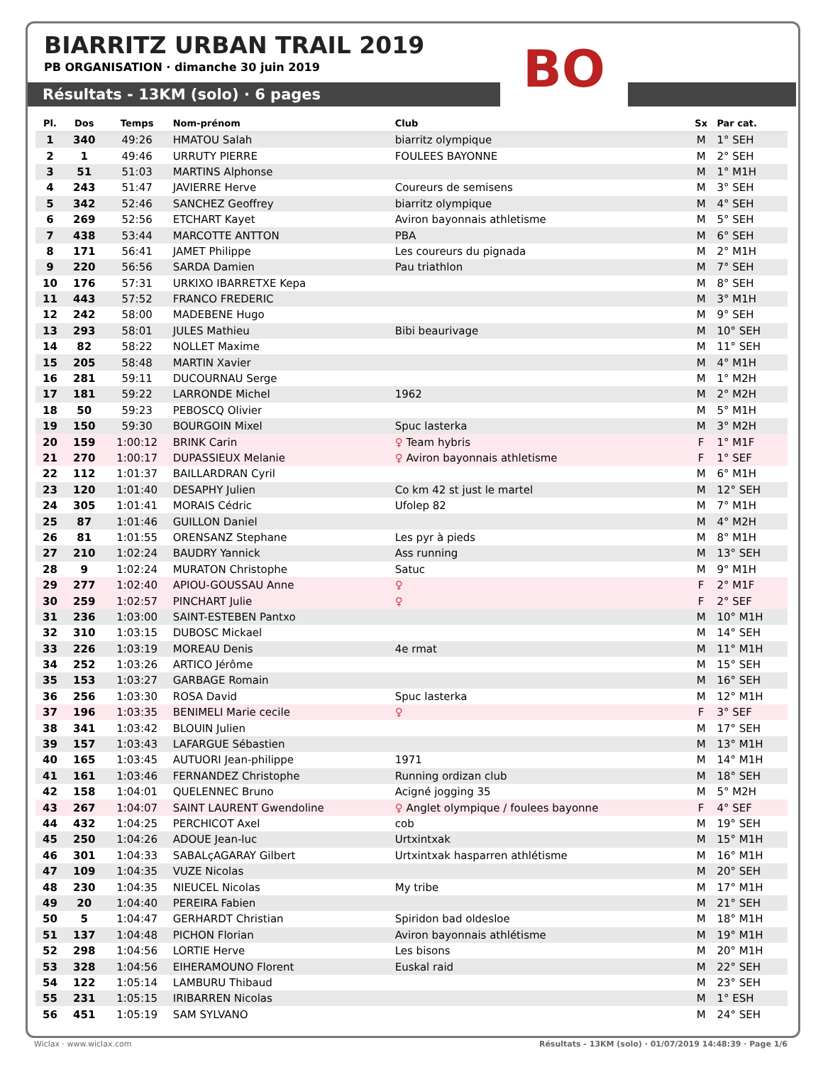BO
BIARRITZ URBAN TRAIL 2019
PB ORGANISATION · dimanche 30 juin 2019
Résultats - 13KM (solo) · 6 pages
| Pl. | Dos | Temps | Nom-prénom | Club | Sx | Par cat. |
| --- | --- | --- | --- | --- | --- | --- |
| 1 | 340 | 49:26 | HMATOU Salah | biarritz olympique | M | 1° SEH |
| 2 | 1 | 49:46 | URRUTY PIERRE | FOULEES BAYONNE | M | 2° SEH |
| 3 | 51 | 51:03 | MARTINS Alphonse | | M | 1° M1H |
| 4 | 243 | 51:47 | JAVIERRE Herve | Coureurs de semisens | M | 3° SEH |
| 5 | 342 | 52:46 | SANCHEZ Geoffrey | biarritz olympique | M | 4° SEH |
| 6 | 269 | 52:56 | ETCHART Kayet | Aviron bayonnais athletisme | M | 5° SEH |
| 7 | 438 | 53:44 | MARCOTTE ANTTON | PBA | M | 6° SEH |
| 8 | 171 | 56:41 | JAMET Philippe | Les coureurs du pignada | M | 2° M1H |
| 9 | 220 | 56:56 | SARDA Damien | Pau triathlon | M | 7° SEH |
| 10 | 176 | 57:31 | URKIXO IBARRETXE Kepa | | M | 8° SEH |
| 11 | 443 | 57:52 | FRANCO FREDERIC | | M | 3° M1H |
| 12 | 242 | 58:00 | MADEBENE Hugo | | M | 9° SEH |
| 13 | 293 | 58:01 | JULES Mathieu | Bibi beaurivage | M | 10° SEH |
| 14 | 82 | 58:22 | NOLLET Maxime | | M | 11° SEH |
| 15 | 205 | 58:48 | MARTIN Xavier | | M | 4° M1H |
| 16 | 281 | 59:11 | DUCOURNAU Serge | | M | 1° M2H |
| 17 | 181 | 59:22 | LARRONDE Michel | 1962 | M | 2° M2H |
| 18 | 50 | 59:23 | PEBOSCQ Olivier | | M | 5° M1H |
| 19 | 150 | 59:30 | BOURGOIN Mixel | Spuc lasterka | M | 3° M2H |
| 20 | 159 | 1:00:12 | BRINK Carin | ♀ Team hybris | F | 1° M1F |
| 21 | 270 | 1:00:17 | DUPASSIEUX Melanie | ♀ Aviron bayonnais athletisme | F | 1° SEF |
| 22 | 112 | 1:01:37 | BAILLARDRAN Cyril | | M | 6° M1H |
| 23 | 120 | 1:01:40 | DESAPHY Julien | Co km 42 st just le martel | M | 12° SEH |
| 24 | 305 | 1:01:41 | MORAIS Cédric | Ufolep 82 | M | 7° M1H |
| 25 | 87 | 1:01:46 | GUILLON Daniel | | M | 4° M2H |
| 26 | 81 | 1:01:55 | ORENSANZ Stephane | Les pyr à pieds | M | 8° M1H |
| 27 | 210 | 1:02:24 | BAUDRY Yannick | Ass running | M | 13° SEH |
| 28 | 9 | 1:02:24 | MURATON Christophe | Satuc | M | 9° M1H |
| 29 | 277 | 1:02:40 | APIOU-GOUSSAU Anne | ♀ | F | 2° M1F |
| 30 | 259 | 1:02:57 | PINCHART Julie | ♀ | F | 2° SEF |
| 31 | 236 | 1:03:00 | SAINT-ESTEBEN Pantxo | | M | 10° M1H |
| 32 | 310 | 1:03:15 | DUBOSC Mickael | | M | 14° SEH |
| 33 | 226 | 1:03:19 | MOREAU Denis | 4e rmat | M | 11° M1H |
| 34 | 252 | 1:03:26 | ARTICO Jérôme | | M | 15° SEH |
| 35 | 153 | 1:03:27 | GARBAGE Romain | | M | 16° SEH |
| 36 | 256 | 1:03:30 | ROSA David | Spuc lasterka | M | 12° M1H |
| 37 | 196 | 1:03:35 | BENIMELI Marie cecile | ♀ | F | 3° SEF |
| 38 | 341 | 1:03:42 | BLOUIN Julien | | M | 17° SEH |
| 39 | 157 | 1:03:43 | LAFARGUE Sébastien | | M | 13° M1H |
| 40 | 165 | 1:03:45 | AUTUORI Jean-philippe | 1971 | M | 14° M1H |
| 41 | 161 | 1:03:46 | FERNANDEZ Christophe | Running ordizan club | M | 18° SEH |
| 42 | 158 | 1:04:01 | QUELENNEC Bruno | Acigné jogging 35 | M | 5° M2H |
| 43 | 267 | 1:04:07 | SAINT LAURENT Gwendoline | ♀ Anglet olympique / foulees bayonne | F | 4° SEF |
| 44 | 432 | 1:04:25 | PERCHICOT Axel | cob | M | 19° SEH |
| 45 | 250 | 1:04:26 | ADOUE Jean-luc | Urtxintxak | M | 15° M1H |
| 46 | 301 | 1:04:33 | SABALçAGARAY Gilbert | Urtxintxak hasparren athlétisme | M | 16° M1H |
| 47 | 109 | 1:04:35 | VUZE Nicolas | | M | 20° SEH |
| 48 | 230 | 1:04:35 | NIEUCEL Nicolas | My tribe | M | 17° M1H |
| 49 | 20 | 1:04:40 | PEREIRA Fabien | | M | 21° SEH |
| 50 | 5 | 1:04:47 | GERHARDT Christian | Spiridon bad oldesloe | M | 18° M1H |
| 51 | 137 | 1:04:48 | PICHON Florian | Aviron bayonnais athlétisme | M | 19° M1H |
| 52 | 298 | 1:04:56 | LORTIE Herve | Les bisons | M | 20° M1H |
| 53 | 328 | 1:04:56 | EIHERAMOUNO Florent | Euskal raid | M | 22° SEH |
| 54 | 122 | 1:05:14 | LAMBURU Thibaud | | M | 23° SEH |
| 55 | 231 | 1:05:15 | IRIBARREN Nicolas | | M | 1° ESH |
| 56 | 451 | 1:05:19 | SAM SYLVANO | | M | 24° SEH |
Wiclax · www.wiclax.com Résultats - 13KM (solo) · 01/07/2019 14:48:39 · Page 1/6